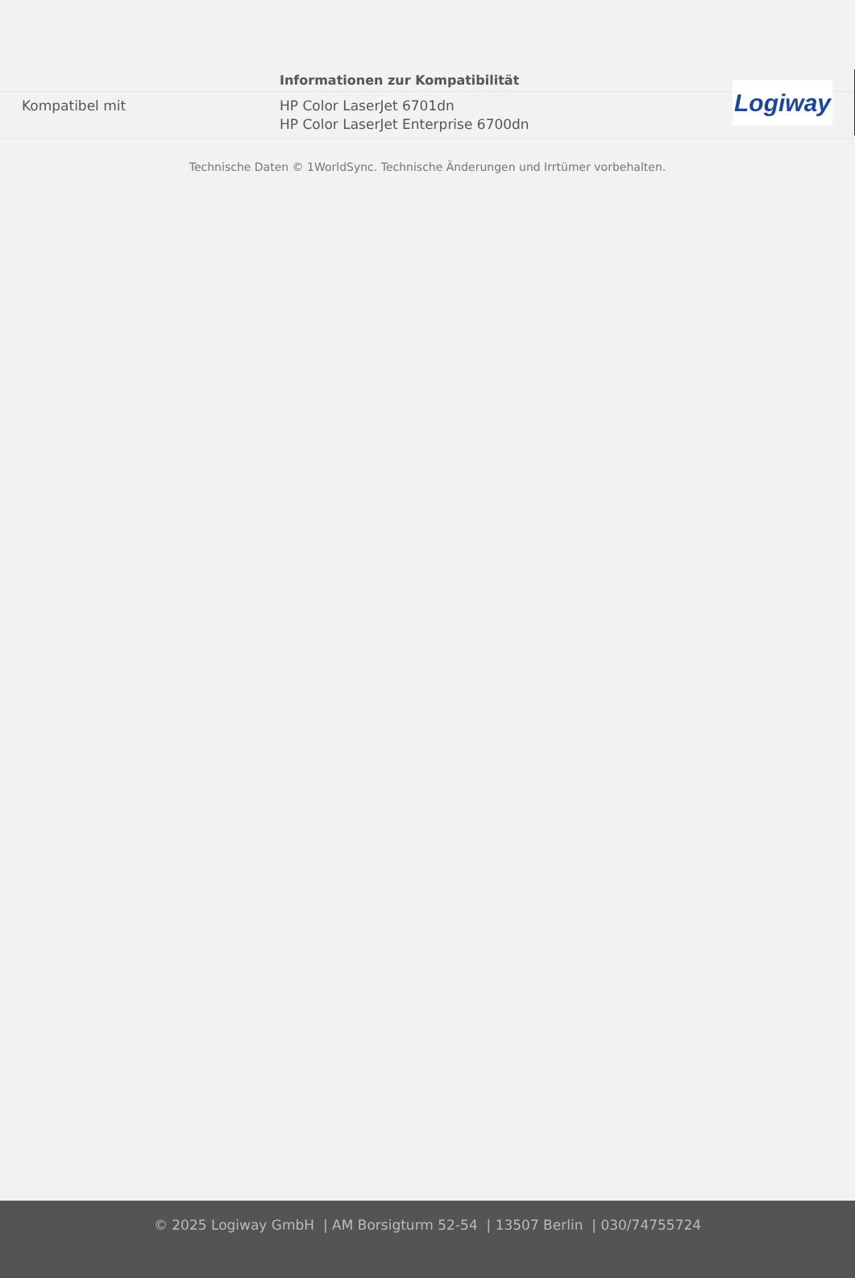Logiway
| | Informationen zur Kompatibilität |
| --- | --- |
| Kompatibel mit | HP Color LaserJet 6701dn HP Color LaserJet Enterprise 6700dn |
Technische Daten © 1WorldSync. Technische Änderungen und Irrtümer vorbehalten.
© 2025 Logiway GmbH | AM Borsigturm 52-54 | 13507 Berlin | 030/74755724